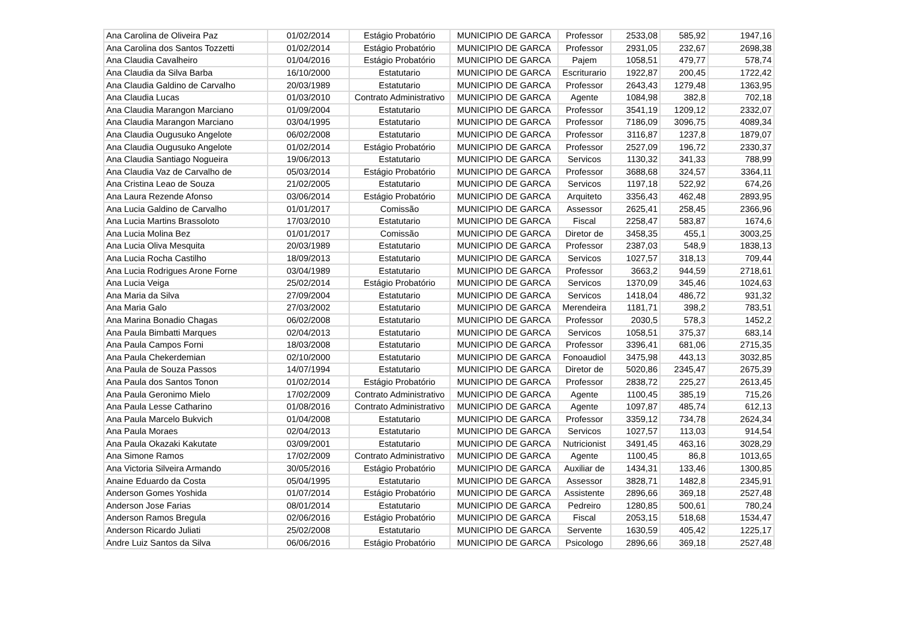| Ana Carolina de Oliveira Paz | 01/02/2014 | Estágio Probatório | MUNICIPIO DE GARCA | Professor | 2533,08 | 585,92 | 1947,16 |
| Ana Carolina dos Santos Tozzetti | 01/02/2014 | Estágio Probatório | MUNICIPIO DE GARCA | Professor | 2931,05 | 232,67 | 2698,38 |
| Ana Claudia Cavalheiro | 01/04/2016 | Estágio Probatório | MUNICIPIO DE GARCA | Pajem | 1058,51 | 479,77 | 578,74 |
| Ana Claudia da Silva Barba | 16/10/2000 | Estatutario | MUNICIPIO DE GARCA | Escriturario | 1922,87 | 200,45 | 1722,42 |
| Ana Claudia Galdino de Carvalho | 20/03/1989 | Estatutario | MUNICIPIO DE GARCA | Professor | 2643,43 | 1279,48 | 1363,95 |
| Ana Claudia Lucas | 01/03/2010 | Contrato Administrativo | MUNICIPIO DE GARCA | Agente | 1084,98 | 382,8 | 702,18 |
| Ana Claudia Marangon Marciano | 01/09/2004 | Estatutario | MUNICIPIO DE GARCA | Professor | 3541,19 | 1209,12 | 2332,07 |
| Ana Claudia Marangon Marciano | 03/04/1995 | Estatutario | MUNICIPIO DE GARCA | Professor | 7186,09 | 3096,75 | 4089,34 |
| Ana Claudia Ougusuko Angelote | 06/02/2008 | Estatutario | MUNICIPIO DE GARCA | Professor | 3116,87 | 1237,8 | 1879,07 |
| Ana Claudia Ougusuko Angelote | 01/02/2014 | Estágio Probatório | MUNICIPIO DE GARCA | Professor | 2527,09 | 196,72 | 2330,37 |
| Ana Claudia Santiago Nogueira | 19/06/2013 | Estatutario | MUNICIPIO DE GARCA | Servicos | 1130,32 | 341,33 | 788,99 |
| Ana Claudia Vaz de Carvalho de | 05/03/2014 | Estágio Probatório | MUNICIPIO DE GARCA | Professor | 3688,68 | 324,57 | 3364,11 |
| Ana Cristina Leao de Souza | 21/02/2005 | Estatutario | MUNICIPIO DE GARCA | Servicos | 1197,18 | 522,92 | 674,26 |
| Ana Laura Rezende Afonso | 03/06/2014 | Estágio Probatório | MUNICIPIO DE GARCA | Arquiteto | 3356,43 | 462,48 | 2893,95 |
| Ana Lucia Galdino de Carvalho | 01/01/2017 | Comissão | MUNICIPIO DE GARCA | Assessor | 2625,41 | 258,45 | 2366,96 |
| Ana Lucia Martins Brassoloto | 17/03/2010 | Estatutario | MUNICIPIO DE GARCA | Fiscal | 2258,47 | 583,87 | 1674,6 |
| Ana Lucia Molina Bez | 01/01/2017 | Comissão | MUNICIPIO DE GARCA | Diretor de | 3458,35 | 455,1 | 3003,25 |
| Ana Lucia Oliva Mesquita | 20/03/1989 | Estatutario | MUNICIPIO DE GARCA | Professor | 2387,03 | 548,9 | 1838,13 |
| Ana Lucia Rocha Castilho | 18/09/2013 | Estatutario | MUNICIPIO DE GARCA | Servicos | 1027,57 | 318,13 | 709,44 |
| Ana Lucia Rodrigues Arone Forne | 03/04/1989 | Estatutario | MUNICIPIO DE GARCA | Professor | 3663,2 | 944,59 | 2718,61 |
| Ana Lucia Veiga | 25/02/2014 | Estágio Probatório | MUNICIPIO DE GARCA | Servicos | 1370,09 | 345,46 | 1024,63 |
| Ana Maria da Silva | 27/09/2004 | Estatutario | MUNICIPIO DE GARCA | Servicos | 1418,04 | 486,72 | 931,32 |
| Ana Maria Galo | 27/03/2002 | Estatutario | MUNICIPIO DE GARCA | Merendeira | 1181,71 | 398,2 | 783,51 |
| Ana Marina Bonadio Chagas | 06/02/2008 | Estatutario | MUNICIPIO DE GARCA | Professor | 2030,5 | 578,3 | 1452,2 |
| Ana Paula Bimbatti Marques | 02/04/2013 | Estatutario | MUNICIPIO DE GARCA | Servicos | 1058,51 | 375,37 | 683,14 |
| Ana Paula Campos Forni | 18/03/2008 | Estatutario | MUNICIPIO DE GARCA | Professor | 3396,41 | 681,06 | 2715,35 |
| Ana Paula Chekerdemian | 02/10/2000 | Estatutario | MUNICIPIO DE GARCA | Fonoaudiol | 3475,98 | 443,13 | 3032,85 |
| Ana Paula de Souza Passos | 14/07/1994 | Estatutario | MUNICIPIO DE GARCA | Diretor de | 5020,86 | 2345,47 | 2675,39 |
| Ana Paula dos Santos Tonon | 01/02/2014 | Estágio Probatório | MUNICIPIO DE GARCA | Professor | 2838,72 | 225,27 | 2613,45 |
| Ana Paula Geronimo Mielo | 17/02/2009 | Contrato Administrativo | MUNICIPIO DE GARCA | Agente | 1100,45 | 385,19 | 715,26 |
| Ana Paula Lesse Catharino | 01/08/2016 | Contrato Administrativo | MUNICIPIO DE GARCA | Agente | 1097,87 | 485,74 | 612,13 |
| Ana Paula Marcelo Bukvich | 01/04/2008 | Estatutario | MUNICIPIO DE GARCA | Professor | 3359,12 | 734,78 | 2624,34 |
| Ana Paula Moraes | 02/04/2013 | Estatutario | MUNICIPIO DE GARCA | Servicos | 1027,57 | 113,03 | 914,54 |
| Ana Paula Okazaki Kakutate | 03/09/2001 | Estatutario | MUNICIPIO DE GARCA | Nutricionist | 3491,45 | 463,16 | 3028,29 |
| Ana Simone Ramos | 17/02/2009 | Contrato Administrativo | MUNICIPIO DE GARCA | Agente | 1100,45 | 86,8 | 1013,65 |
| Ana Victoria Silveira Armando | 30/05/2016 | Estágio Probatório | MUNICIPIO DE GARCA | Auxiliar de | 1434,31 | 133,46 | 1300,85 |
| Anaine Eduardo da Costa | 05/04/1995 | Estatutario | MUNICIPIO DE GARCA | Assessor | 3828,71 | 1482,8 | 2345,91 |
| Anderson Gomes Yoshida | 01/07/2014 | Estágio Probatório | MUNICIPIO DE GARCA | Assistente | 2896,66 | 369,18 | 2527,48 |
| Anderson Jose Farias | 08/01/2014 | Estatutario | MUNICIPIO DE GARCA | Pedreiro | 1280,85 | 500,61 | 780,24 |
| Anderson Ramos Bregula | 02/06/2016 | Estágio Probatório | MUNICIPIO DE GARCA | Fiscal | 2053,15 | 518,68 | 1534,47 |
| Anderson Ricardo Juliati | 25/02/2008 | Estatutario | MUNICIPIO DE GARCA | Servente | 1630,59 | 405,42 | 1225,17 |
| Andre Luiz Santos da Silva | 06/06/2016 | Estágio Probatório | MUNICIPIO DE GARCA | Psicologo | 2896,66 | 369,18 | 2527,48 |